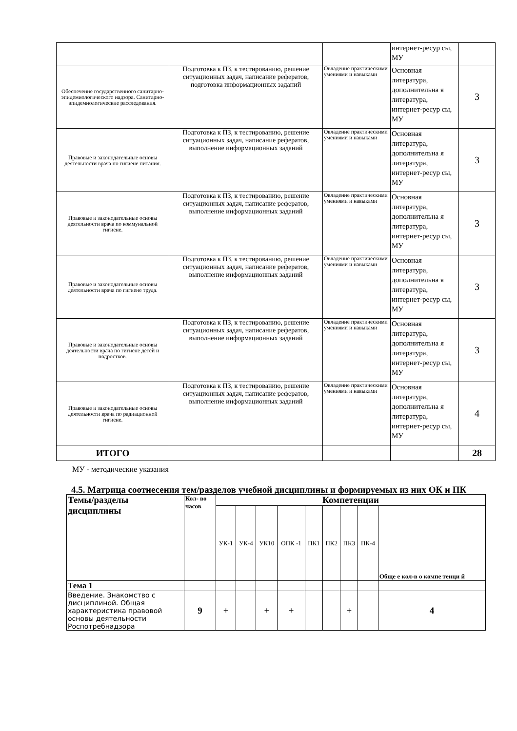| | | | интернет-ресур сы, МУ | |
| Обеспечение государственного санитарно-эпидемиологического надзора. Санитарно-эпидемиологические расследования. | Подготовка к ПЗ, к тестированию, решение ситуационных задач, написание рефератов, подготовка информационных заданий | Овладение практическими умениями и навыками | Основная литература, дополнительна я литература, интернет-ресур сы, МУ | 3 |
| Правовые и законодательные основы деятельности врача по гигиене питания. | Подготовка к ПЗ, к тестированию, решение ситуационных задач, написание рефератов, выполнение информационных заданий | Овладение практическими умениями и навыками | Основная литература, дополнительна я литература, интернет-ресур сы, МУ | 3 |
| Правовые и законодательные основы деятельности врача по коммунальной гигиене. | Подготовка к ПЗ, к тестированию, решение ситуационных задач, написание рефератов, выполнение информационных заданий | Овладение практическими умениями и навыками | Основная литература, дополнительна я литература, интернет-ресур сы, МУ | 3 |
| Правовые и законодательные основы деятельности врача по гигиене труда. | Подготовка к ПЗ, к тестированию, решение ситуационных задач, написание рефератов, выполнение информационных заданий | Овладение практическими умениями и навыками | Основная литература, дополнительна я литература, интернет-ресур сы, МУ | 3 |
| Правовые и законодательные основы деятельности врача по гигиене детей и подростков. | Подготовка к ПЗ, к тестированию, решение ситуационных задач, написание рефератов, выполнение информационных заданий | Овладение практическими умениями и навыками | Основная литература, дополнительна я литература, интернет-ресур сы, МУ | 3 |
| Правовые и законодательные основы деятельности врача по радиационной гигиене. | Подготовка к ПЗ, к тестированию, решение ситуационных задач, написание рефератов, выполнение информационных заданий | Овладение практическими умениями и навыками | Основная литература, дополнительна я литература, интернет-ресур сы, МУ | 4 |
| ИТОГО | | | | 28 |
МУ - методические указания
4.5. Матрица соотнесения тем/разделов учебной дисциплины и формируемых из них ОК и ПК
| Темы/разделы дисциплины | Кол- во часов | Компетенции | | | | | | | | |
| | | УК-1 | УК-4 | УК10 | ОПК -1 | ПК1 | ПК2 | ПК3 | ПК-4 | Обще е кол-в о компе тенци й |
| Тема 1 | | | | | | | | | | |
| Введение. Знакомство с дисциплиной. Общая характеристика правовой основы деятельности Роспотребнадзора | 9 | + | | + | + | | | + | | 4 |